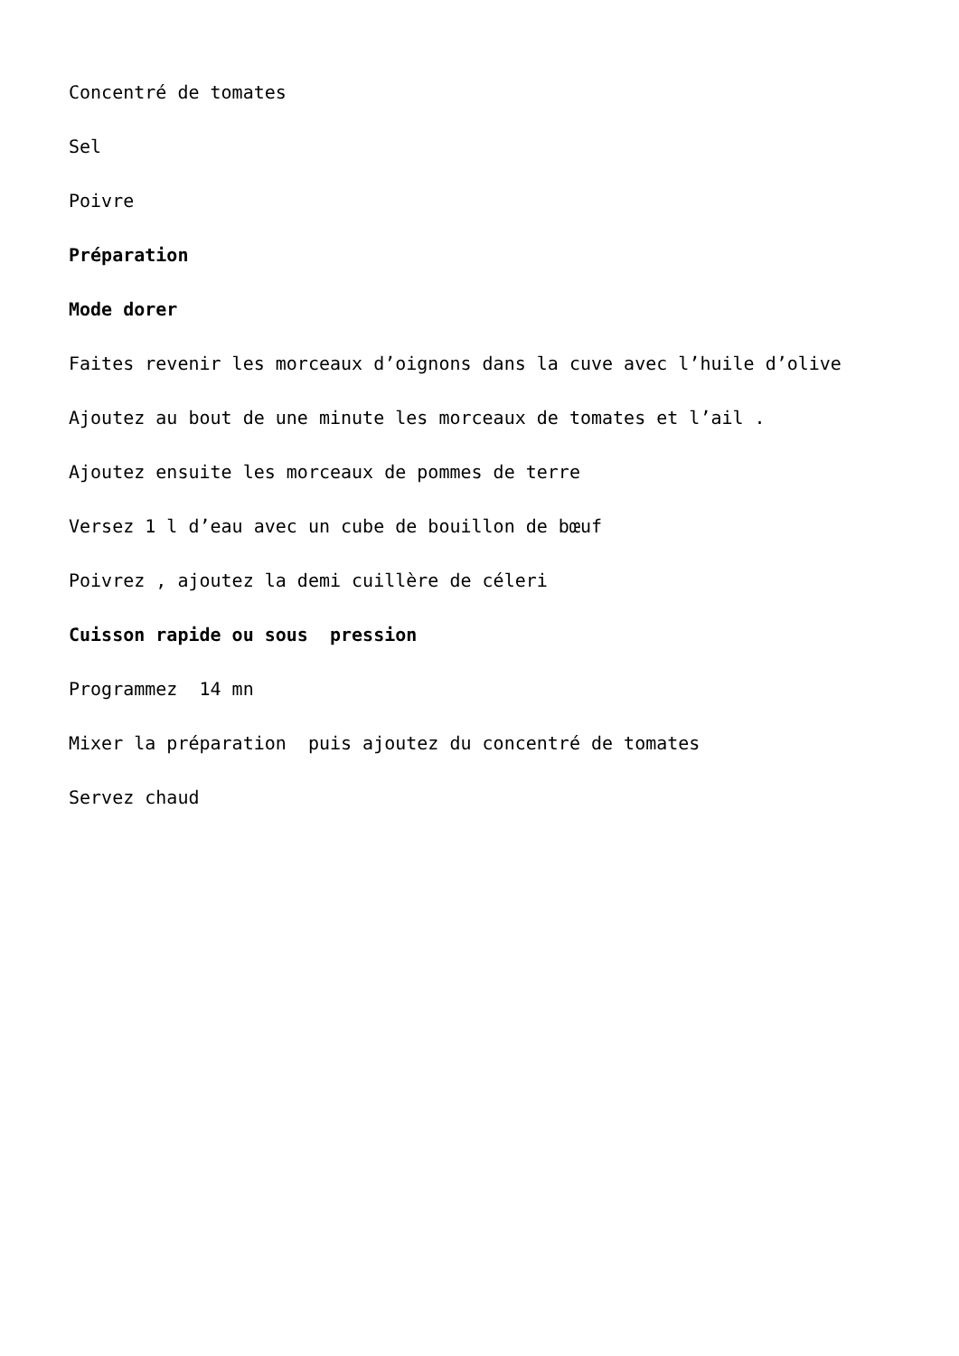Concentré de tomates
Sel
Poivre
Préparation
Mode dorer
Faites revenir les morceaux d’oignons dans la cuve avec l’huile d’olive
Ajoutez au bout de une minute les morceaux de tomates et l’ail .
Ajoutez ensuite les morceaux de pommes de terre
Versez 1 l d’eau avec un cube de bouillon de bœuf
Poivrez , ajoutez la demi cuillère de céleri
Cuisson rapide ou sous pression
Programmez 14 mn
Mixer la préparation puis ajoutez du concentré de tomates
Servez chaud